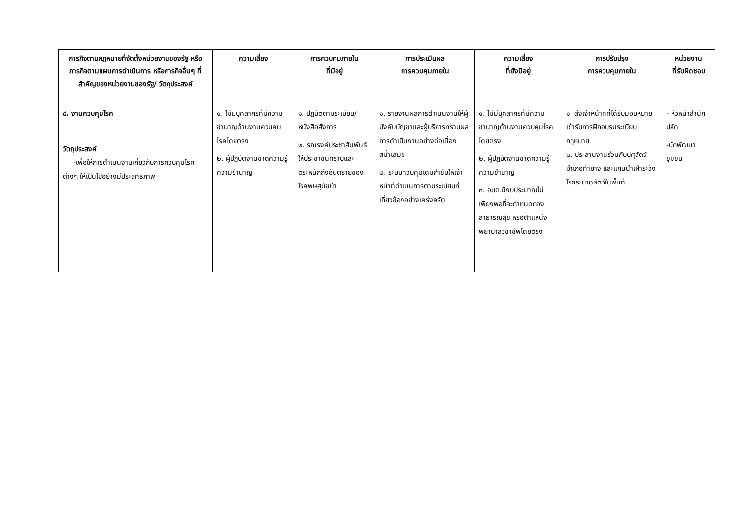| ภารกิจตามกฎหมายที่จัดตั้งหน่วยงานของรัฐ หรือภารกิจตามแผนการดำเนินการ หรือภารกิจอื่นๆ ที่สำคัญของหน่วยงานของรัฐ/ วัตถุประสงค์ | ความเสี่ยง | การควบคุมภายใน ที่มีอยู่ | การประเมินผล การควบคุมภายใน | ความเสี่ยง ที่ยังมีอยู่ | การปรับปรุง การควบคุมภายใน | หน่วยงาน ที่รับผิดชอบ |
| --- | --- | --- | --- | --- | --- | --- |
| ๔. งานควบคุมโรค วัตถุประสงค์ -เพื่อให้การดำเนินงานเกี่ยวกับการควบคุมโรคต่างๆ ให้เป็นไปอย่างมีประสิทธิภาพ | ๑. ไม่มีบุคลากรที่มีความชำนาญด้านงานควบคุมโรคโดยตรง ๒. ผู้ปฏิบัติงานขาดความรู้ ความชำนาญ | ๑. ปฏิบัติตามระเบียบ/หนังสือสั่งการ ๒. รณรงค์ประชาสัมพันธ์ให้ประชาชนทราบและตระหนักถึงอันตรายของโรคพิษสุนัขบ้า | ๑. รายงานผลการดำเนินงานให้ผู้บังคับบัญชาและผู้บริหารทราบผลการดำเนินงานอย่างต่อเนื่องสม่ำเสมอ ๒. ระบบควบคุมเดิมกำชับให้เจ้าหน้าที่ดำเนินการตามระเบียบที่เกี่ยวข้องอย่างเคร่งครัด | ๑. ไม่มีบุคลากรที่มีความชำนาญด้านงานควบคุมโรคโดยตรง ๒. ผู้ปฏิบัติงานขาดความรู้ความชำนาญ ๓. อบต.มีงบประมาณไม่เพียงพอที่จะกำหนดกองสาธารณสุข หรือตำแหน่งพยาบาลวิชาชีพโดยตรง | ๑. ส่งเจ้าหน้าที่ที่ได้รับมอบหมายเข้ารับการฝึกอบรมระเบียบกฎหมาย ๒. ประสานงานร่วมกับปศุสัตว์อำเภอท่ายาง และแกนนำเฝ้าระวังโรคระบาดสัตว์ในพื้นที่ | - หัวหน้าสำนักปลัด -นักพัฒนาชุมชน |